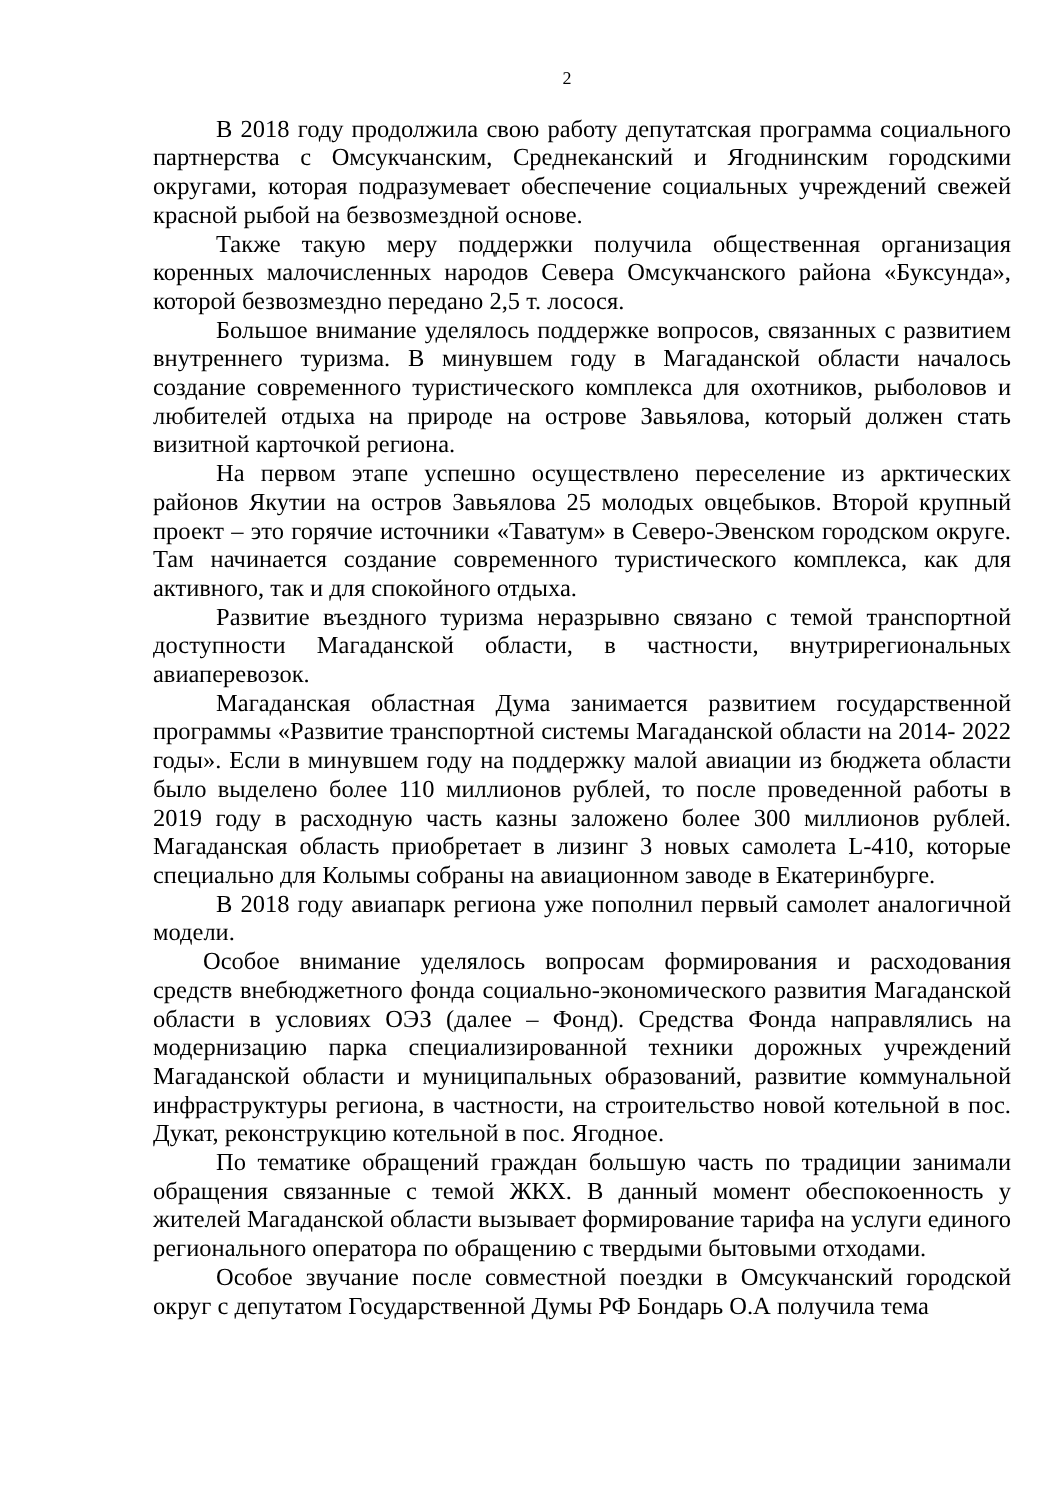2
В 2018 году продолжила свою работу депутатская программа социального партнерства с Омсукчанским, Среднеканский и Ягоднинским городскими округами, которая подразумевает обеспечение социальных учреждений свежей красной рыбой на безвозмездной основе.
Также такую меру поддержки получила общественная организация коренных малочисленных народов Севера Омсукчанского района «Буксунда», которой безвозмездно передано 2,5 т. лосося.
Большое внимание уделялось поддержке вопросов, связанных с развитием внутреннего туризма. В минувшем году в Магаданской области началось создание современного туристического комплекса для охотников, рыболовов и любителей отдыха на природе на острове Завьялова, который должен стать визитной карточкой региона.
На первом этапе успешно осуществлено переселение из арктических районов Якутии на остров Завьялова 25 молодых овцебыков. Второй крупный проект – это горячие источники «Таватум» в Северо-Эвенском городском округе. Там начинается создание современного туристического комплекса, как для активного, так и для спокойного отдыха.
Развитие въездного туризма неразрывно связано с темой транспортной доступности Магаданской области, в частности, внутрирегиональных авиаперевозок.
Магаданская областная Дума занимается развитием государственной программы «Развитие транспортной системы Магаданской области на 2014- 2022 годы». Если в минувшем году на поддержку малой авиации из бюджета области было выделено более 110 миллионов рублей, то после проведенной работы в 2019 году в расходную часть казны заложено более 300 миллионов рублей. Магаданская область приобретает в лизинг 3 новых самолета L-410, которые специально для Колымы собраны на авиационном заводе в Екатеринбурге.
В 2018 году авиапарк региона уже пополнил первый самолет аналогичной модели.
Особое внимание уделялось вопросам формирования и расходования средств внебюджетного фонда социально-экономического развития Магаданской области в условиях ОЭЗ (далее – Фонд). Средства Фонда направлялись на модернизацию парка специализированной техники дорожных учреждений Магаданской области и муниципальных образований, развитие коммунальной инфраструктуры региона, в частности, на строительство новой котельной в пос. Дукат, реконструкцию котельной в пос. Ягодное.
По тематике обращений граждан большую часть по традиции занимали обращения связанные с темой ЖКХ. В данный момент обеспокоенность у жителей Магаданской области вызывает формирование тарифа на услуги единого регионального оператора по обращению с твердыми бытовыми отходами.
Особое звучание после совместной поездки в Омсукчанский городской округ с депутатом Государственной Думы РФ Бондарь О.А получила тема